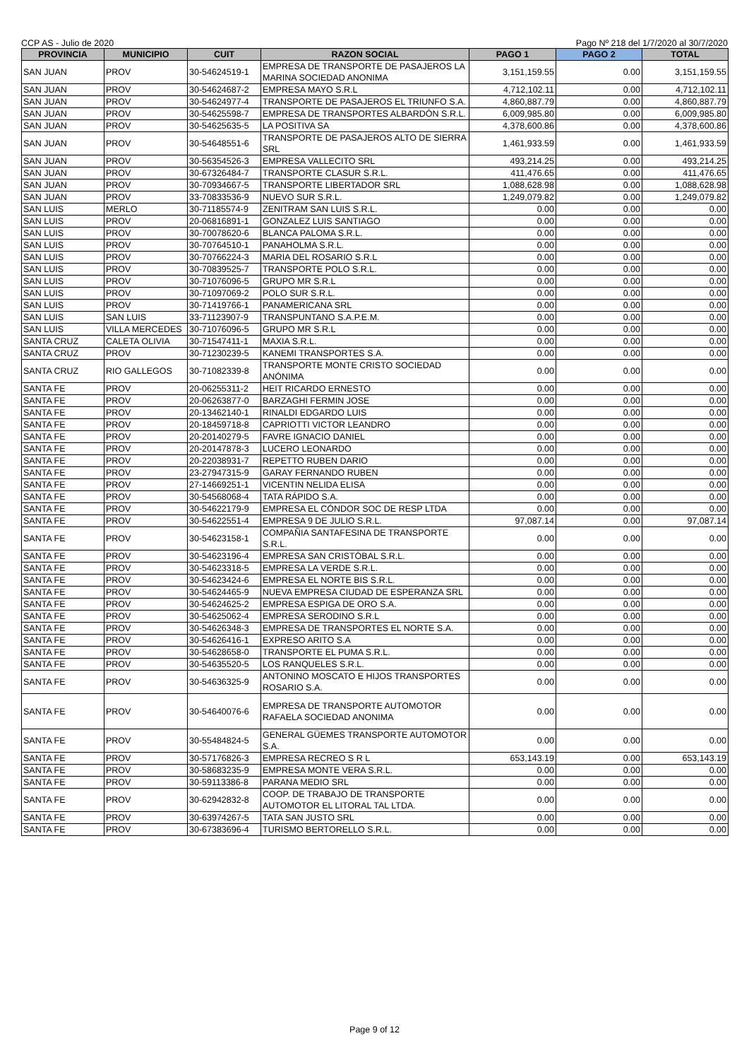CCP AS - Julio de 2020 Pago Nº 218 del 1/7/2020 al 30/7/2020
| PROVINCIA | MUNICIPIO | CUIT | RAZON SOCIAL | PAGO 1 | PAGO 2 | TOTAL |
| --- | --- | --- | --- | --- | --- | --- |
| SAN JUAN | PROV | 30-54624519-1 | EMPRESA DE TRANSPORTE DE PASAJEROS LA MARINA SOCIEDAD ANONIMA | 3,151,159.55 | 0.00 | 3,151,159.55 |
| SAN JUAN | PROV | 30-54624687-2 | EMPRESA MAYO S.R.L | 4,712,102.11 | 0.00 | 4,712,102.11 |
| SAN JUAN | PROV | 30-54624977-4 | TRANSPORTE DE PASAJEROS EL TRIUNFO S.A. | 4,860,887.79 | 0.00 | 4,860,887.79 |
| SAN JUAN | PROV | 30-54625598-7 | EMPRESA DE TRANSPORTES ALBARDÓN S.R.L. | 6,009,985.80 | 0.00 | 6,009,985.80 |
| SAN JUAN | PROV | 30-54625635-5 | LA POSITIVA SA | 4,378,600.86 | 0.00 | 4,378,600.86 |
| SAN JUAN | PROV | 30-54648551-6 | TRANSPORTE DE PASAJEROS ALTO DE SIERRA SRL | 1,461,933.59 | 0.00 | 1,461,933.59 |
| SAN JUAN | PROV | 30-56354526-3 | EMPRESA VALLECITO SRL | 493,214.25 | 0.00 | 493,214.25 |
| SAN JUAN | PROV | 30-67326484-7 | TRANSPORTE CLASUR S.R.L. | 411,476.65 | 0.00 | 411,476.65 |
| SAN JUAN | PROV | 30-70934667-5 | TRANSPORTE LIBERTADOR SRL | 1,088,628.98 | 0.00 | 1,088,628.98 |
| SAN JUAN | PROV | 33-70833536-9 | NUEVO SUR S.R.L. | 1,249,079.82 | 0.00 | 1,249,079.82 |
| SAN LUIS | MERLO | 30-71185574-9 | ZENITRAM SAN LUIS S.R.L. | 0.00 | 0.00 | 0.00 |
| SAN LUIS | PROV | 20-06816891-1 | GONZALEZ LUIS SANTIAGO | 0.00 | 0.00 | 0.00 |
| SAN LUIS | PROV | 30-70078620-6 | BLANCA PALOMA S.R.L. | 0.00 | 0.00 | 0.00 |
| SAN LUIS | PROV | 30-70764510-1 | PANAHOLMA S.R.L. | 0.00 | 0.00 | 0.00 |
| SAN LUIS | PROV | 30-70766224-3 | MARIA DEL ROSARIO S.R.L | 0.00 | 0.00 | 0.00 |
| SAN LUIS | PROV | 30-70839525-7 | TRANSPORTE POLO S.R.L. | 0.00 | 0.00 | 0.00 |
| SAN LUIS | PROV | 30-71076096-5 | GRUPO MR S.R.L | 0.00 | 0.00 | 0.00 |
| SAN LUIS | PROV | 30-71097069-2 | POLO SUR S.R.L. | 0.00 | 0.00 | 0.00 |
| SAN LUIS | PROV | 30-71419766-1 | PANAMERICANA SRL | 0.00 | 0.00 | 0.00 |
| SAN LUIS | SAN LUIS | 33-71123907-9 | TRANSPUNTANO S.A.P.E.M. | 0.00 | 0.00 | 0.00 |
| SAN LUIS | VILLA MERCEDES | 30-71076096-5 | GRUPO MR S.R.L | 0.00 | 0.00 | 0.00 |
| SANTA CRUZ | CALETA OLIVIA | 30-71547411-1 | MAXIA S.R.L. | 0.00 | 0.00 | 0.00 |
| SANTA CRUZ | PROV | 30-71230239-5 | KANEMI TRANSPORTES S.A. | 0.00 | 0.00 | 0.00 |
| SANTA CRUZ | RIO GALLEGOS | 30-71082339-8 | TRANSPORTE MONTE CRISTO SOCIEDAD ANÓNIMA | 0.00 | 0.00 | 0.00 |
| SANTA FE | PROV | 20-06255311-2 | HEIT RICARDO ERNESTO | 0.00 | 0.00 | 0.00 |
| SANTA FE | PROV | 20-06263877-0 | BARZAGHI FERMIN JOSE | 0.00 | 0.00 | 0.00 |
| SANTA FE | PROV | 20-13462140-1 | RINALDI EDGARDO LUIS | 0.00 | 0.00 | 0.00 |
| SANTA FE | PROV | 20-18459718-8 | CAPRIOTTI VICTOR LEANDRO | 0.00 | 0.00 | 0.00 |
| SANTA FE | PROV | 20-20140279-5 | FAVRE IGNACIO DANIEL | 0.00 | 0.00 | 0.00 |
| SANTA FE | PROV | 20-20147878-3 | LUCERO LEONARDO | 0.00 | 0.00 | 0.00 |
| SANTA FE | PROV | 20-22038931-7 | REPETTO RUBEN DARIO | 0.00 | 0.00 | 0.00 |
| SANTA FE | PROV | 23-27947315-9 | GARAY FERNANDO RUBEN | 0.00 | 0.00 | 0.00 |
| SANTA FE | PROV | 27-14669251-1 | VICENTIN NELIDA ELISA | 0.00 | 0.00 | 0.00 |
| SANTA FE | PROV | 30-54568068-4 | TATA RÁPIDO S.A. | 0.00 | 0.00 | 0.00 |
| SANTA FE | PROV | 30-54622179-9 | EMPRESA EL CÓNDOR SOC DE RESP LTDA | 0.00 | 0.00 | 0.00 |
| SANTA FE | PROV | 30-54622551-4 | EMPRESA 9 DE JULIO S.R.L. | 97,087.14 | 0.00 | 97,087.14 |
| SANTA FE | PROV | 30-54623158-1 | COMPAÑIA SANTAFESINA DE TRANSPORTE S.R.L. | 0.00 | 0.00 | 0.00 |
| SANTA FE | PROV | 30-54623196-4 | EMPRESA SAN CRISTÓBAL S.R.L. | 0.00 | 0.00 | 0.00 |
| SANTA FE | PROV | 30-54623318-5 | EMPRESA LA VERDE S.R.L. | 0.00 | 0.00 | 0.00 |
| SANTA FE | PROV | 30-54623424-6 | EMPRESA EL NORTE BIS S.R.L. | 0.00 | 0.00 | 0.00 |
| SANTA FE | PROV | 30-54624465-9 | NUEVA EMPRESA CIUDAD DE ESPERANZA SRL | 0.00 | 0.00 | 0.00 |
| SANTA FE | PROV | 30-54624625-2 | EMPRESA ESPIGA DE ORO S.A. | 0.00 | 0.00 | 0.00 |
| SANTA FE | PROV | 30-54625062-4 | EMPRESA SERODINO S.R.L | 0.00 | 0.00 | 0.00 |
| SANTA FE | PROV | 30-54626348-3 | EMPRESA DE TRANSPORTES EL NORTE S.A. | 0.00 | 0.00 | 0.00 |
| SANTA FE | PROV | 30-54626416-1 | EXPRESO ARITO S.A | 0.00 | 0.00 | 0.00 |
| SANTA FE | PROV | 30-54628658-0 | TRANSPORTE EL PUMA S.R.L. | 0.00 | 0.00 | 0.00 |
| SANTA FE | PROV | 30-54635520-5 | LOS RANQUELES S.R.L. | 0.00 | 0.00 | 0.00 |
| SANTA FE | PROV | 30-54636325-9 | ANTONINO MOSCATO E HIJOS TRANSPORTES ROSARIO S.A. | 0.00 | 0.00 | 0.00 |
| SANTA FE | PROV | 30-54640076-6 | EMPRESA DE TRANSPORTE AUTOMOTOR RAFAELA SOCIEDAD ANONIMA | 0.00 | 0.00 | 0.00 |
| SANTA FE | PROV | 30-55484824-5 | GENERAL GÜEMES TRANSPORTE AUTOMOTOR S.A. | 0.00 | 0.00 | 0.00 |
| SANTA FE | PROV | 30-57176826-3 | EMPRESA RECREO S R L | 653,143.19 | 0.00 | 653,143.19 |
| SANTA FE | PROV | 30-58683235-9 | EMPRESA MONTE VERA S.R.L. | 0.00 | 0.00 | 0.00 |
| SANTA FE | PROV | 30-59113386-8 | PARANA MEDIO SRL | 0.00 | 0.00 | 0.00 |
| SANTA FE | PROV | 30-62942832-8 | COOP. DE TRABAJO DE TRANSPORTE AUTOMOTOR EL LITORAL TAL LTDA. | 0.00 | 0.00 | 0.00 |
| SANTA FE | PROV | 30-63974267-5 | TATA SAN JUSTO SRL | 0.00 | 0.00 | 0.00 |
| SANTA FE | PROV | 30-67383696-4 | TURISMO BERTORELLO S.R.L. | 0.00 | 0.00 | 0.00 |
Page 9 of 12